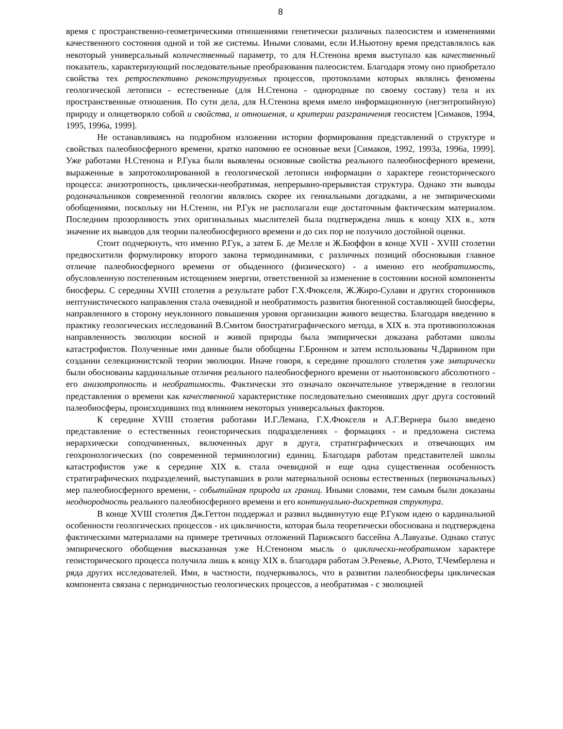8
время с пространственно-геометрическими отношениями генетически различных палеосистем и изменениями качественного состояния одной и той же системы. Иными словами, если И.Ньютону время представлялось как некоторый универсальный количественный параметр, то для Н.Стенона время выступало как качественный показатель, характеризующий последовательные преобразования палеосистем. Благодаря этому оно приобретало свойства тех ретроспективно реконструируемых процессов, протоколами которых являлись феномены геологической летописи - естественные (для Н.Стенона - однородные по своему составу) тела и их пространственные отношения. По сути дела, для Н.Стенона время имело информационную (негэнтропийную) природу и олицетворяло собой и свойства, и отношения, и критерии разграничения геосистем [Симаков, 1994, 1995, 1996а, 1999].
Не останавливаясь на подробном изложении истории формирования представлений о структуре и свойствах палеобиосферного времени, кратко напомню ее основные вехи [Симаков, 1992, 1993а, 1996а, 1999]. Уже работами Н.Стенона и Р.Гука были выявлены основные свойства реального палеобиосферного времени, выраженные в запротоколированной в геологической летописи информации о характере геоисторического процесса: анизотропность, циклически-необратимая, непрерывно-прерывистая структура. Однако эти выводы родоначальников современной геологии являлись скорее их гениальными догадками, а не эмпирическими обобщениями, поскольку ни Н.Стенон, ни Р.Гук не располагали еще достаточным фактическим материалом. Последним прозорливость этих оригинальных мыслителей была подтверждена лишь к концу XIX в., хотя значение их выводов для теории палеобиосферного времени и до сих пор не получило достойной оценки.
Стоит подчеркнуть, что именно Р.Гук, а затем Б. де Мелле и Ж.Бюффон в конце XVII - XVIII столетии предвосхитили формулировку второго закона термодинамики, с различных позиций обосновывая главное отличие палеобиосферного времени от обыденного (физического) - а именно его необратимость, обусловленную постепенным истощением энергии, ответственной за изменение в состоянии косной компоненты биосферы. С середины XVIII столетия а результате работ Г.Х.Фюкселя, Ж.Жиро-Сулави и других сторонников нептунистического направления стала очевидной и необратимость развития биогенной составляющей биосферы, направленного в сторону неуклонного повышения уровня организации живого вещества. Благодаря введению в практику геологических исследований В.Смитом биостратиграфического метода, в XIX в. эта противоположная направленность эволюции косной и живой природы была эмпирически доказана работами школы катастрофистов. Полученные ими данные были обобщены Г.Бронном и затем использованы Ч.Дарвином при создании селекционистской теории эволюции. Иначе говоря, к середине прошлого столетия уже эмпирически были обоснованы кардинальные отличия реального палеобиосферного времени от ньютоновского абсолютного - его анизотропность и необратимость. Фактически это означало окончательное утверждение в геологии представления о времени как качественной характеристике последовательно сменявших друг друга состояний палеобиосферы, происходивших под влиянием некоторых универсальных факторов.
К середине XVIII столетия работами И.Г.Лемана, Г.Х.Фюкселя и А.Г.Вернера было введено представление о естественных геоисторических подразделениях - формациях - и предложена система иерархически соподчиненных, включенных друг в друга, стратиграфических и отвечающих им геохронологических (по современной терминологии) единиц. Благодаря работам представителей школы катастрофистов уже к середине XIX в. стала очевидной и еще одна существенная особенность стратиграфических подразделений, выступавших в роли материальной основы естественных (первоначальных) мер палеобиосферного времени, - событийная природа их границ. Иными словами, тем самым были доказаны неоднородность реального палеобиосферного времени и его континуально-дискретная структура.
В конце XVIII столетия Дж.Геттон поддержал и развил выдвинутую еще Р.Гуком идею о кардинальной особенности геологических процессов - их цикличности, которая была теоретически обоснована и подтверждена фактическими материалами на примере третичных отложений Парижского бассейна А.Лавуазье. Однако статус эмпирического обобщения высказанная уже Н.Стеноном мысль о циклически-необратимом характере геоисторического процесса получила лишь к концу XIX в. благодаря работам Э.Реневье, А.Рюто, Т.Чемберлена и ряда других исследователей. Ими, в частности, подчеркивалось, что в развитии палеобиосферы циклическая компонента связана с периодичностью геологических процессов, а необратимая - с эволюцией